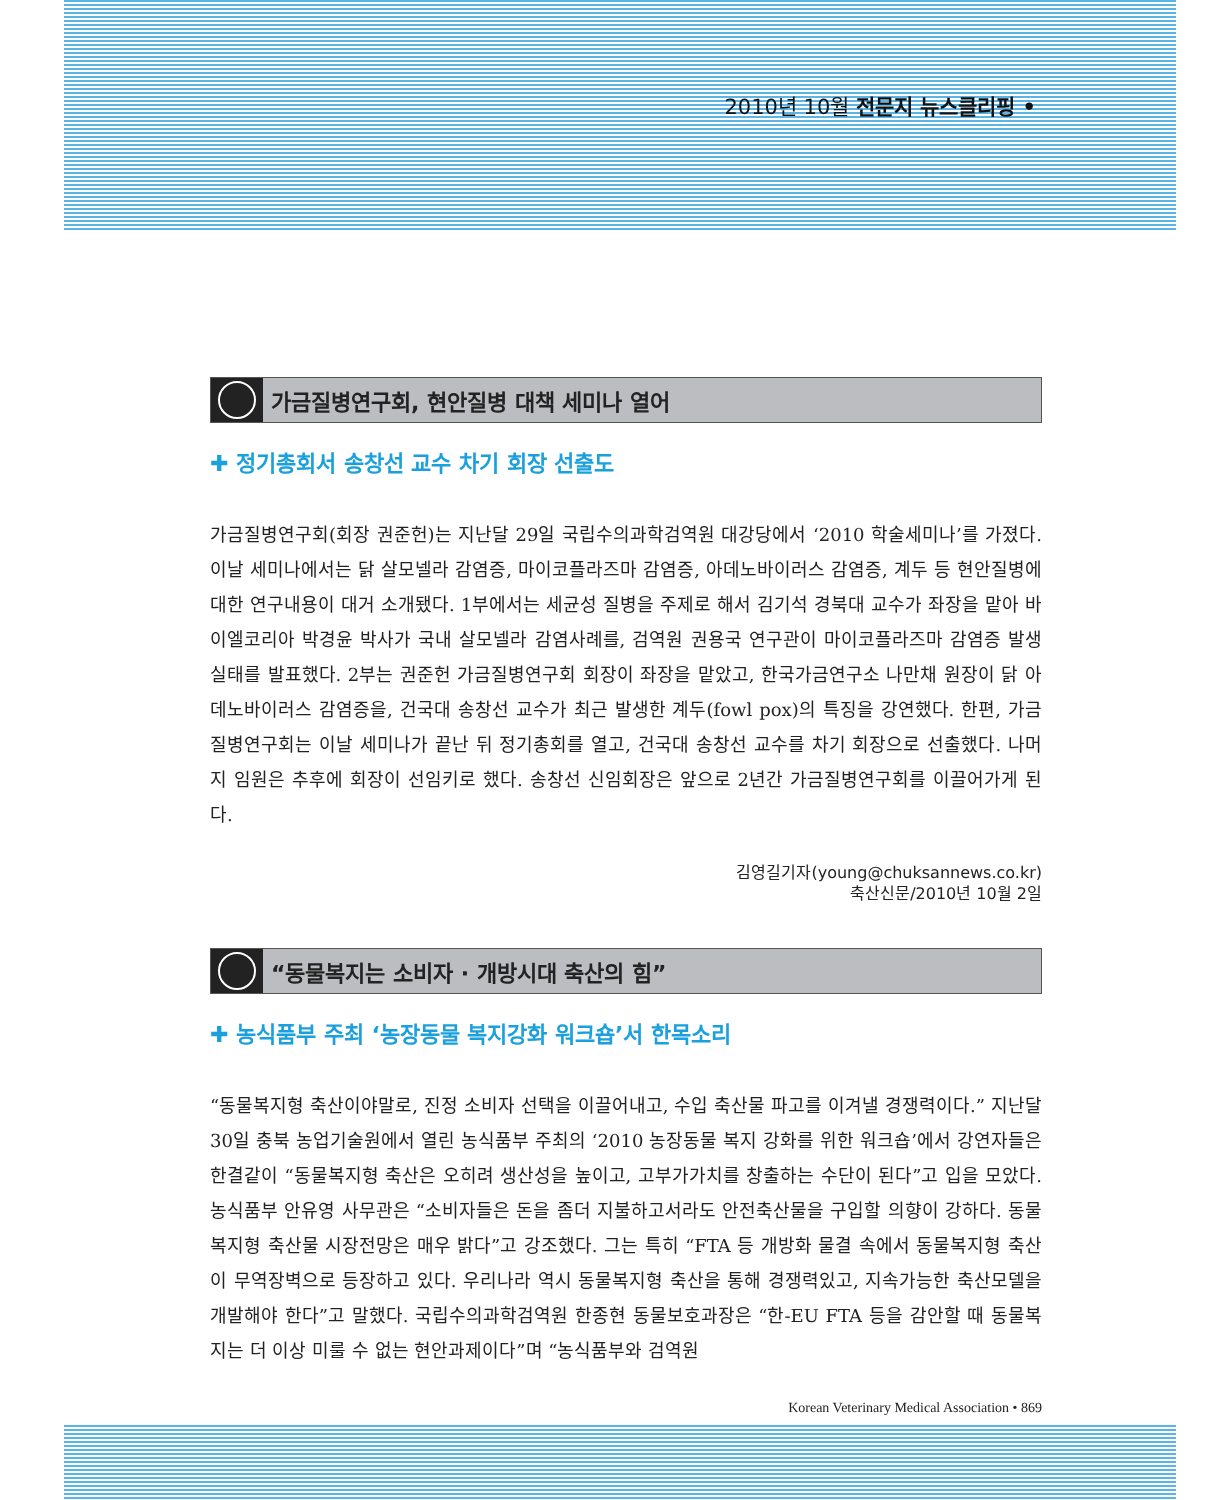2010년 10월 전문지 뉴스클리핑 •
가금질병연구회, 현안질병 대책 세미나 열어
✚ 정기총회서 송창선 교수 차기 회장 선출도
가금질병연구회(회장 권준헌)는 지난달 29일 국립수의과학검역원 대강당에서 ‘2010 학술세미나’를 가졌다. 이날 세미나에서는 닭 살모넬라 감염증, 마이코플라즈마 감염증, 아데노바이러스 감염증, 계두 등 현안질병에 대한 연구내용이 대거 소개됐다. 1부에서는 세균성 질병을 주제로 해서 김기석 경북대 교수가 좌장을 맡아 바이엘코리아 박경윤 박사가 국내 살모넬라 감염사례를, 검역원 권용국 연구관이 마이코플라즈마 감염증 발생실태를 발표했다. 2부는 권준헌 가금질병연구회 회장이 좌장을 맡았고, 한국가금연구소 나만채 원장이 닭 아데노바이러스 감염증을, 건국대 송창선 교수가 최근 발생한 계두(fowl pox)의 특징을 강연했다. 한편, 가금질병연구회는 이날 세미나가 끝난 뒤 정기총회를 열고, 건국대 송창선 교수를 차기 회장으로 선출했다. 나머지 임원은 추후에 회장이 선임키로 했다. 송창선 신임회장은 앞으로 2년간 가금질병연구회를 이끌어가게 된다.
김영길기자(young@chuksannews.co.kr)
축산신문/2010년 10월 2일
“동물복지는 소비자 · 개방시대 축산의 힘”
✚ 농식품부 주최 ‘농장동물 복지강화 워크숍’서 한목소리
“동물복지형 축산이야말로, 진정 소비자 선택을 이끌어내고, 수입 축산물 파고를 이겨낼 경쟁력이다.” 지난달 30일 충북 농업기술원에서 열린 농식품부 주최의 ‘2010 농장동물 복지 강화를 위한 워크숍’에서 강연자들은 한결같이 “동물복지형 축산은 오히려 생산성을 높이고, 고부가가치를 창출하는 수단이 된다”고 입을 모았다. 농식품부 안유영 사무관은 “소비자들은 돈을 좀더 지불하고서라도 안전축산물을 구입할 의향이 강하다. 동물복지형 축산물 시장전망은 매우 밝다”고 강조했다. 그는 특히 “FTA 등 개방화 물결 속에서 동물복지형 축산이 무역장벽으로 등장하고 있다. 우리나라 역시 동물복지형 축산을 통해 경쟁력있고, 지속가능한 축산모델을 개발해야 한다”고 말했다. 국립수의과학검역원 한종현 동물보호과장은 “한-EU FTA 등을 감안할 때 동물복지는 더 이상 미룰 수 없는 현안과제이다”며 “농식품부와 검역원
Korean Veterinary Medical Association • 869